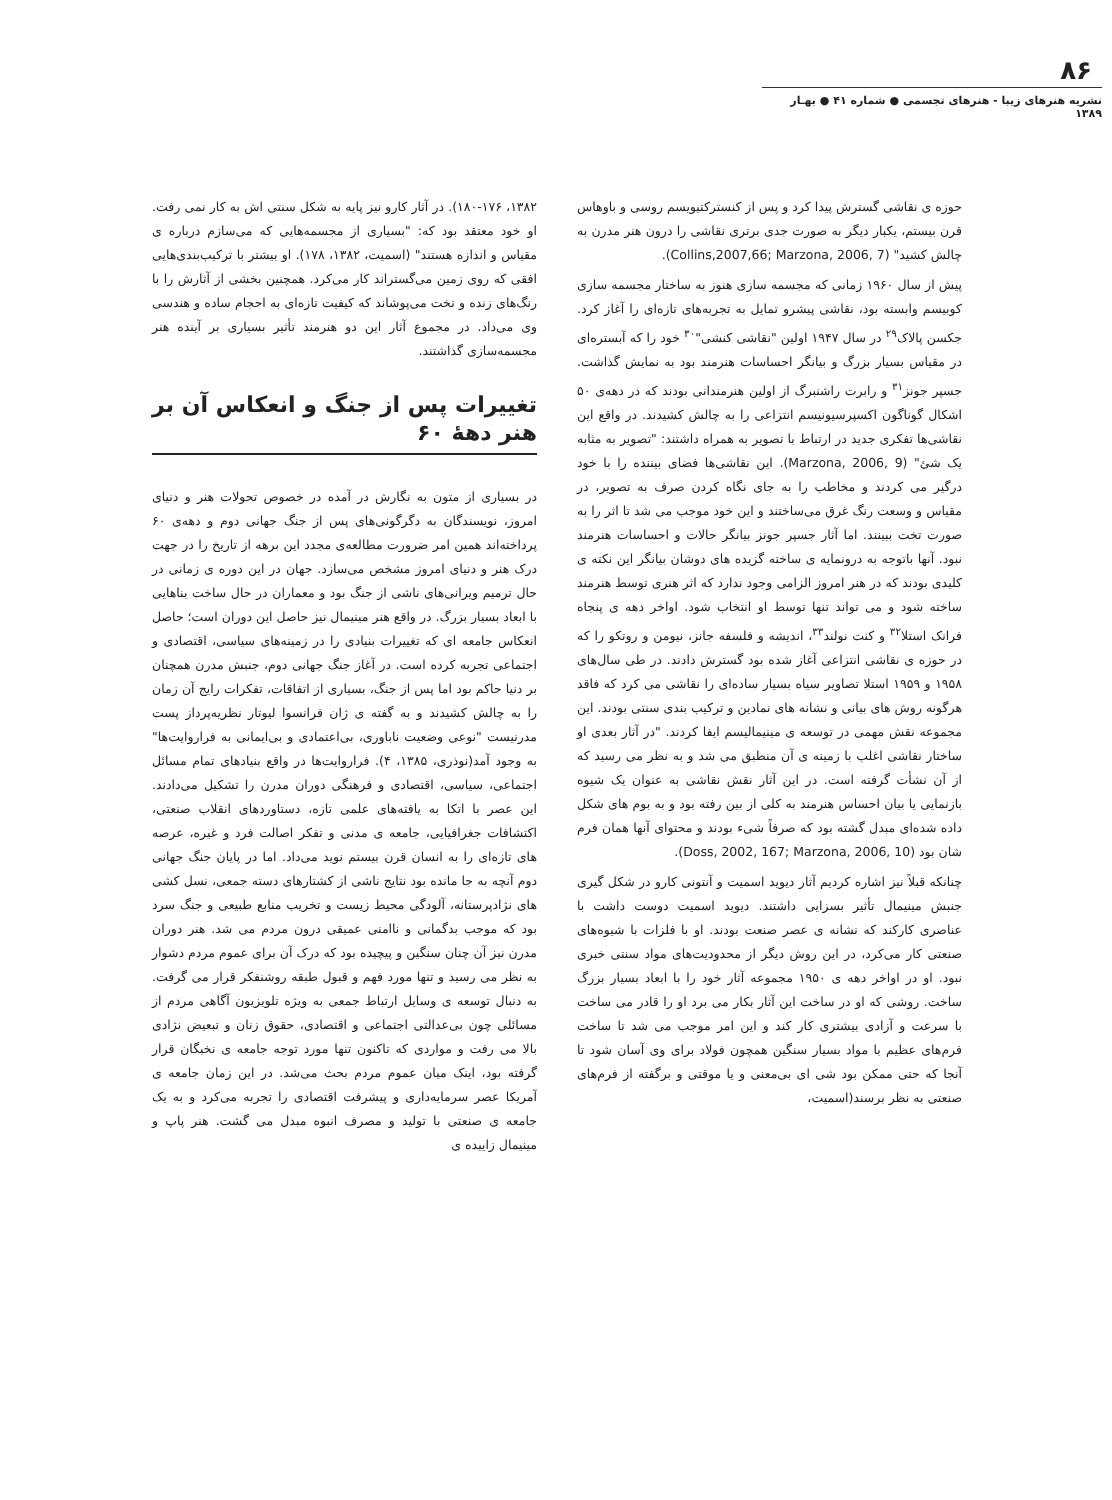۸۶
نشریه هنرهای زیبا - هنرهای تجسمی ● شماره ۴۱ ● بهـار ۱۳۸۹
حوزه ی نقاشی گسترش پیدا کرد و پس از کنسترکتیویسم روسی و باوهاس قرن بیستم، یکبار دیگر به صورت جدی برتری نقاشی را درون هنر مدرن به چالش کشید" (Collins,2007,66; Marzona, 2006, 7).
پیش از سال ۱۹۶۰ زمانی که مجسمه سازی هنوز به ساختار مجسمه سازی کوبیسم وابسته بود، نقاشی پیشرو تمایل به تجربه‌های تازه‌ای را آغاز کرد. جکسن پالاک<sup>۲۹</sup> در سال ۱۹۴۷ اولین "نقاشی کنشی"<sup>۳۰</sup> خود را که آبستره‌ای در مقیاس بسیار بزرگ و بیانگر احساسات هنرمند بود به نمایش گذاشت. جسپر جونز<sup>۳۱</sup> و رابرت راشنبرگ از اولین هنرمندانی بودند که در دهه‌ی ۵۰ اشکال گوناگون اکسپرسیونیسم انتزاعی را به چالش کشیدند. در واقع این نقاشی‌ها تفکری جدید در ارتباط با تصویر به همراه داشتند: "تصویر به مثابه یک شئ" (Marzona, 2006, 9). این نقاشی‌ها فضای بیننده را با خود درگیر می کردند و مخاطب را به جای نگاه کردن صرف به تصویر، در مقیاس و وسعت رنگ غرق می‌ساختند و این خود موجب می شد تا اثر را به صورت تخت ببینند. اما آثار جسپر جونز بیانگر حالات و احساسات هنرمند نبود. آنها باتوجه به درونمایه ی ساخته گزیده های دوشان بیانگر این نکته ی کلیدی بودند که در هنر امروز الزامی وجود ندارد که اثر هنری توسط هنرمند ساخته شود و می تواند تنها توسط او انتخاب شود. اواخر دهه ی پنجاه فرانک استلا<sup>۳۲</sup> و کنت نولند<sup>۳۳</sup>، اندیشه و فلسفه جانز، نیومن و روتکو را که در حوزه ی نقاشی انتزاعی آغاز شده بود گسترش دادند. در طی سال‌های ۱۹۵۸ و ۱۹۵۹ استلا تصاویر سیاه بسیار ساده‌ای را نقاشی می کرد که فاقد هرگونه روش های بیانی و نشانه های نمادین و ترکیب بندی سنتی بودند. این مجموعه نقش مهمی در توسعه ی مینیمالیسم ایفا کردند. "در آثار بعدی او ساختار نقاشی اغلب با زمینه ی آن منطبق می شد و به نظر می رسید که از آن نشأت گرفته است. در این آثار نقش نقاشی به عنوان یک شیوه بازنمایی یا بیان احساس هنرمند به کلی از بین رفته بود و به بوم های شکل داده شده‌ای مبدل گشته بود که صرفاً شیء بودند و محتوای آنها همان فرم شان بود (Doss, 2002, 167; Marzona, 2006, 10).
چنانکه قبلاً نیز اشاره کردیم آثار دیوید اسمیت و آنتونی کارو در شکل گیری جنبش مینیمال تأثیر بسزایی داشتند. دیوید اسمیت دوست داشت با عناصری کارکند که نشانه ی عصر صنعت بودند. او با فلزات با شیوه‌های صنعتی کار می‌کرد، در این روش دیگر از محدودیت‌های مواد سنتی خبری نبود. او در اواخر دهه ی ۱۹۵۰ مجموعه آثار خود را با ابعاد بسیار بزرگ ساخت. روشی که او در ساخت این آثار بکار می برد او را قادر می ساخت با سرعت و آزادی بیشتری کار کند و این امر موجب می شد تا ساخت فرم‌های عظیم با مواد بسیار سنگین همچون فولاد برای وی آسان شود تا آنجا که حتی ممکن بود شی ای بی‌معنی و یا موقتی و برگفته از فرم‌های صنعتی به نظر برسند(اسمیت،
۱۳۸۲، ۱۸۰-۱۷۶). در آثار کارو نیز پایه به شکل سنتی اش به کار نمی رفت. او خود معتقد بود که: "بسیاری از مجسمه‌هایی که می‌سازم درباره ی مقیاس و اندازه هستند" (اسمیت، ۱۳۸۲، ۱۷۸). او بیشتر با ترکیب‌بندی‌هایی افقی که روی زمین می‌گستراند کار می‌کرد. همچنین بخشی از آثارش را با رنگ‌های زنده و تخت می‌پوشاند که کیفیت تازه‌ای به احجام ساده و هندسی وی می‌داد. در مجموع آثار این دو هنرمند تأثیر بسیاری بر آینده هنر مجسمه‌سازی گذاشتند.
تغییرات پس از جنگ و انعکاس آن بر هنر دههٔ ۶۰
در بسیاری از متون به نگارش در آمده در خصوص تحولات هنر و دنیای امروز، نویسندگان به دگرگونی‌های پس از جنگ جهانی دوم و دهه‌ی ۶۰ پرداخته‌اند همین امر ضرورت مطالعه‌ی مجدد این برهه از تاریخ را در جهت درک هنر و دنیای امروز مشخص می‌سازد. جهان در این دوره ی زمانی در حال ترمیم ویرانی‌های ناشی از جنگ بود و معماران در حال ساخت بناهایی با ابعاد بسیار بزرگ. در واقع هنر مینیمال نیز حاصل این دوران است؛ حاصل انعکاس جامعه ای که تغییرات بنیادی را در زمینه‌های سیاسی، اقتصادی و اجتماعی تجربه کرده است. در آغاز جنگ جهانی دوم، جنبش مدرن همچنان بر دنیا حاکم بود اما پس از جنگ، بسیاری از اتفاقات، تفکرات رایج آن زمان را به چالش کشیدند و به گفته ی ژان فرانسوا لیوتار نظریه‌پرداز پست مدرنیست "نوعی وضعیت ناباوری، بی‌اعتمادی و بی‌ایمانی به فراروایت‌ها" به وجود آمد(نوذری، ۱۳۸۵، ۴). فراروایت‌ها در واقع بنیادهای تمام مسائل اجتماعی، سیاسی، اقتصادی و فرهنگی دوران مدرن را تشکیل می‌دادند. این عصر با اتکا به یافته‌های علمی تازه، دستاوردهای انقلاب صنعتی، اکتشافات جغرافیایی، جامعه ی مدنی و تفکر اصالت فرد و غیره، عرصه های تازه‌ای را به انسان قرن بیستم نوید می‌داد. اما در پایان جنگ جهانی دوم آنچه به جا مانده بود نتایج ناشی از کشتارهای دسته جمعی، نسل کشی های نژادپرستانه، آلودگی محیط زیست و تخریب منابع طبیعی و جنگ سرد بود که موجب بدگمانی و ناامنی عمیقی درون مردم می شد. هنر دوران مدرن نیز آن چنان سنگین و پیچیده بود که درک آن برای عموم مردم دشوار به نظر می رسید و تنها مورد فهم و قبول طبقه روشنفکر قرار می گرفت. به دنبال توسعه ی وسایل ارتباط جمعی به ویژه تلویزیون آگاهی مردم از مسائلی چون بی‌عدالتی اجتماعی و اقتصادی، حقوق زنان و تبعیض نژادی بالا می رفت و مواردی که تاکنون تنها مورد توجه جامعه ی نخبگان قرار گرفته بود، اینک میان عموم مردم بحث می‌شد. در این زمان جامعه ی آمریکا عصر سرمایه‌داری و پیشرفت اقتصادی را تجربه می‌کرد و به یک جامعه ی صنعتی با تولید و مصرف انبوه مبدل می گشت. هنر پاپ و مینیمال زاییده ی